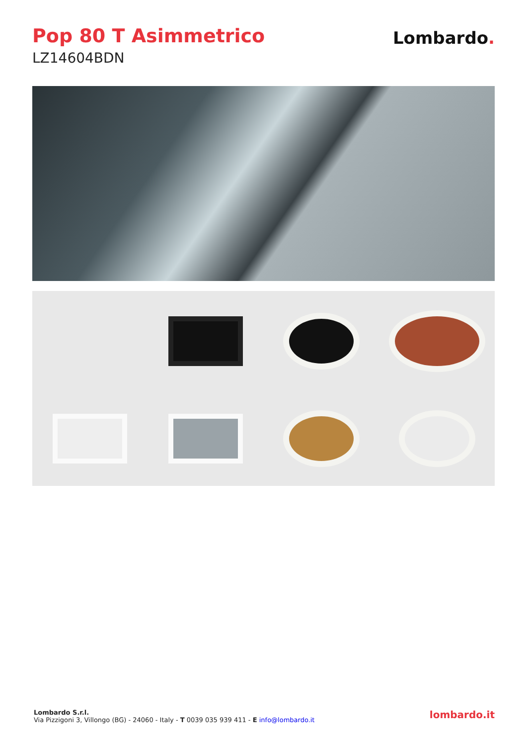Pop 80 T Asimmetrico
LZ14604BDN
Lombardo.
Lombardo S.r.l.
Via Pizzigoni 3, Villongo (BG) - 24060 - Italy - T 0039 035 939 411 - E info@lombardo.it
lombardo.it